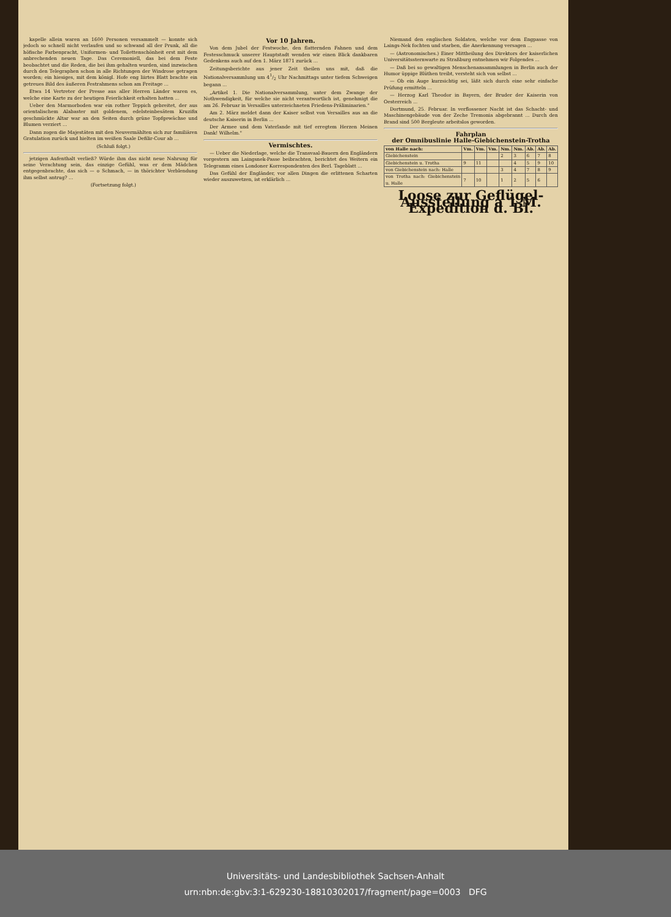kapelle allein waren an 1600 Personen versammelt — konnte sich jedoch so schnell nicht verlaufen und so schwand all der Prunk, all die höfische Farbenpracht, Uniformen- und Toilettenschönheit erst mit dem anbrechenden neuen Tage. Das Ceremoniell, das bei dem Feste beobachtet und die Reden, die bei ihm gehalten wurden, sind inzwischen durch den Telegraphen schon in alle Richtungen der Windrose getragen worden; ein hiesiges, mit dem königl. Hofe eng liirtes Blatt brachte ein getreues Bild des äußeren Festrahmens schon am Freitage ...
Etwa 14 Vertreter der Presse aus aller Herren Länder waren es, welche eine Karte zu der heutigen Feierlichkeit erhalten hatten ...
Ueber den Marmorboden war ein rother Teppich gebreitet, der aus orientalischem Alabaster mit goldenem, edelsteinbesätem Kruzifix geschmückte Altar war an den Seiten durch grüne Topfgewächse und Blumen verziert ...
Dann zogen die Majestäten mit den Neuvermählten sich zur familiären Gratulation zurück und hielten im weißen Saale Defilir-Cour ab ...
(Schluß folgt.)
jetzigen Aufenthalt verließ? Würde ihm das nicht neue Nahrung für seine Verachtung sein, das einzige Gefühl, was er dem Mädchen entgegenbrachte, das sich — o Schmach, — in thörichter Verblendung ihm selbst antrug? ...
(Fortsetzung folgt.)
Vor 10 Jahren.
Von dem Jubel der Festwoche, den flatternden Fahnen und dem Festesschmuck unserer Hauptstadt wenden wir einen Blick dankbaren Gedenkens auch auf den 1. März 1871 zurück ...
Zeitungsberichte aus jener Zeit theilen uns mit, daß die Nationalversammlung um 41/2 Uhr Nachmittags unter tiefem Schweigen begann ...
„Artikel 1. Die Nationalversammlung, unter dem Zwange der Nothwendigkeit, für welche sie nicht verantwortlich ist, genehmigt die am 26. Februar in Versailles unterzeichneten Friedens-Präliminarien."
Am 2. März meldet dann der Kaiser selbst von Versailles aus an die deutsche Kaiserin in Berlin ...
Der Armee und dem Vaterlande mit tief erregtem Herzen Meinen Dank! Wilhelm."
Vermischtes.
— Ueber die Niederlage, welche die Transvaal-Bauern den Engländern vorgestern am Laingsnek-Passe beibrachten, berichtet des Weitern ein Telegramm eines Londoner Korrespondenten des Berl. Tageblatt ...
Das Gefühl der Engländer, vor allen Dingen die erlittenen Scharten wieder auszuwetzen, ist erklärlich ...
Niemand den englischen Soldaten, welche vor dem Engpasse von Laings-Nek fochten und starben, die Anerkennung versagen ...
— (Astronomisches.) Einer Mittheilung des Direktors der kaiserlichen Universitätssternwarte zu Straßburg entnehmen wir Folgendes ...
— Daß bei so gewaltigen Menschenansammlungen in Berlin auch der Humor üppige Blüthen treibt, versteht sich von selbst ...
— Ob ein Auge kurzsichtig sei, läßt sich durch eine sehr einfache Prüfung ermitteln ...
— Herzog Karl Theodor in Bayern, der Bruder der Kaiserin von Oesterreich ...
Dortmund, 25. Februar. In verflossener Nacht ist das Schacht- und Maschinengebäude von der Zeche Tremonia abgebrannt ... Durch den Brand sind 500 Bergleute arbeitslos geworden.
Fahrplan
der Omnibuslinie Halle-Giebichenstein-Trotha
| von Halle nach: | Vm. | Vm. | Vm. | Nm. | Nm. | Ab. | Ab. | Ab. |
| --- | --- | --- | --- | --- | --- | --- | --- | --- |
| Giebichenstein | | | | 2 | 3 | 6 | 7 | 8 |
| Giebichenstein u. Trotha | 9 | 11 | | | 4 | 5 | 9 | 10 |
| von Giebichenstein nach: Halle | | | | 3 | 4 | 7 | 8 | 9 |
| von Trotha nach: Giebichenstein u. Halle | 7 | 10 | | 1 | 2 | 5 | 6 | |
Loose zur Geflügel-Ausstellung à 1 M. Expedition d. Bl.
Universitäts- und Landesbibliothek Sachsen-Anhalt
urn:nbn:de:gbv:3:1-629230-18810302017/fragment/page=0003 DFG